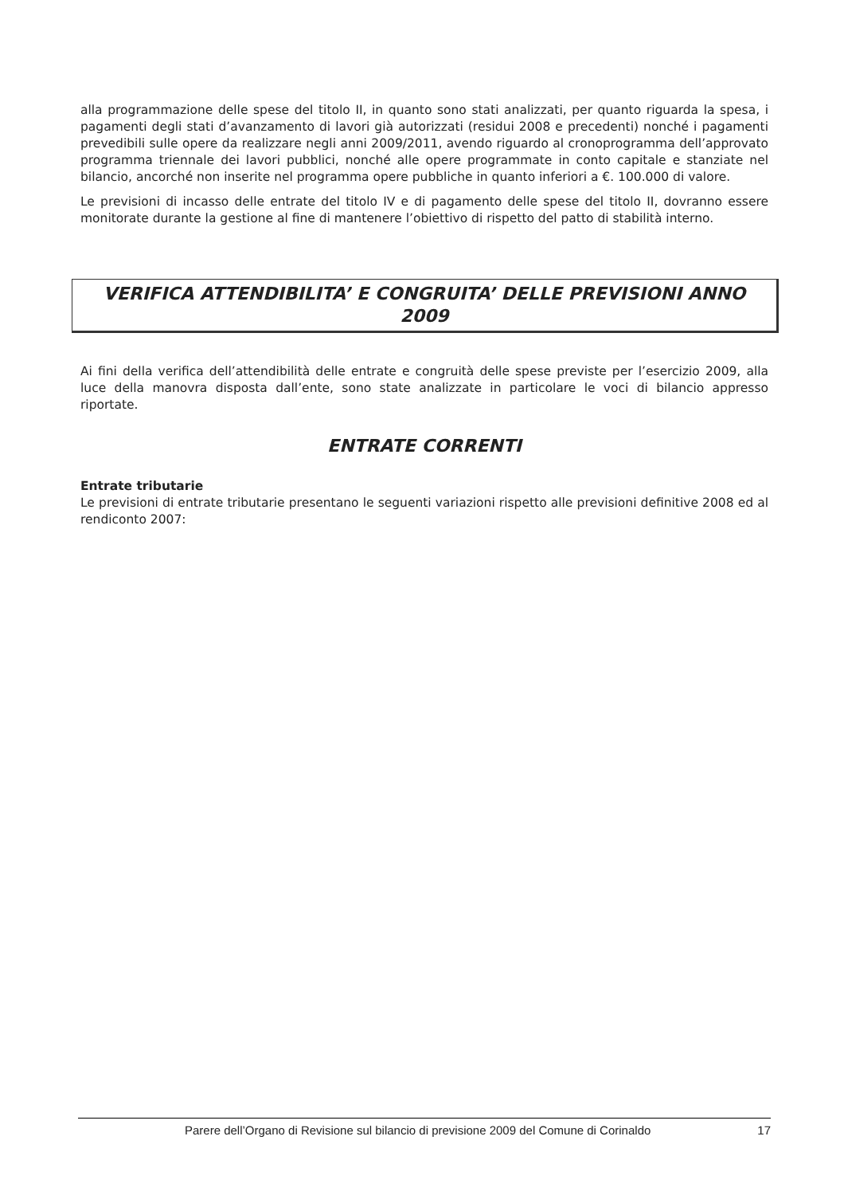alla programmazione delle spese del titolo II, in quanto sono stati analizzati, per quanto riguarda la spesa, i pagamenti degli stati d’avanzamento di lavori già autorizzati (residui 2008 e precedenti) nonché i pagamenti prevedibili sulle opere da realizzare negli anni 2009/2011, avendo riguardo al cronoprogramma dell’approvato programma triennale dei lavori pubblici, nonché alle opere programmate in conto capitale e stanziate nel bilancio, ancorché non inserite nel programma opere pubbliche in quanto inferiori a €. 100.000 di valore.
Le previsioni di incasso delle entrate del titolo IV e di pagamento delle spese del titolo II, dovranno essere monitorate durante la gestione al fine di mantenere l’obiettivo di rispetto del patto di stabilità interno.
VERIFICA ATTENDIBILITA’ E CONGRUITA’ DELLE PREVISIONI ANNO 2009
Ai fini della verifica dell’attendibilità delle entrate e congruità delle spese previste per l’esercizio 2009, alla luce della manovra disposta dall’ente, sono state analizzate in particolare le voci di bilancio appresso riportate.
ENTRATE CORRENTI
Entrate tributarie
Le previsioni di entrate tributarie presentano le seguenti variazioni rispetto alle previsioni definitive 2008 ed al rendiconto 2007:
Parere dell’Organo di Revisione sul bilancio di previsione 2009 del Comune di Corinaldo 17